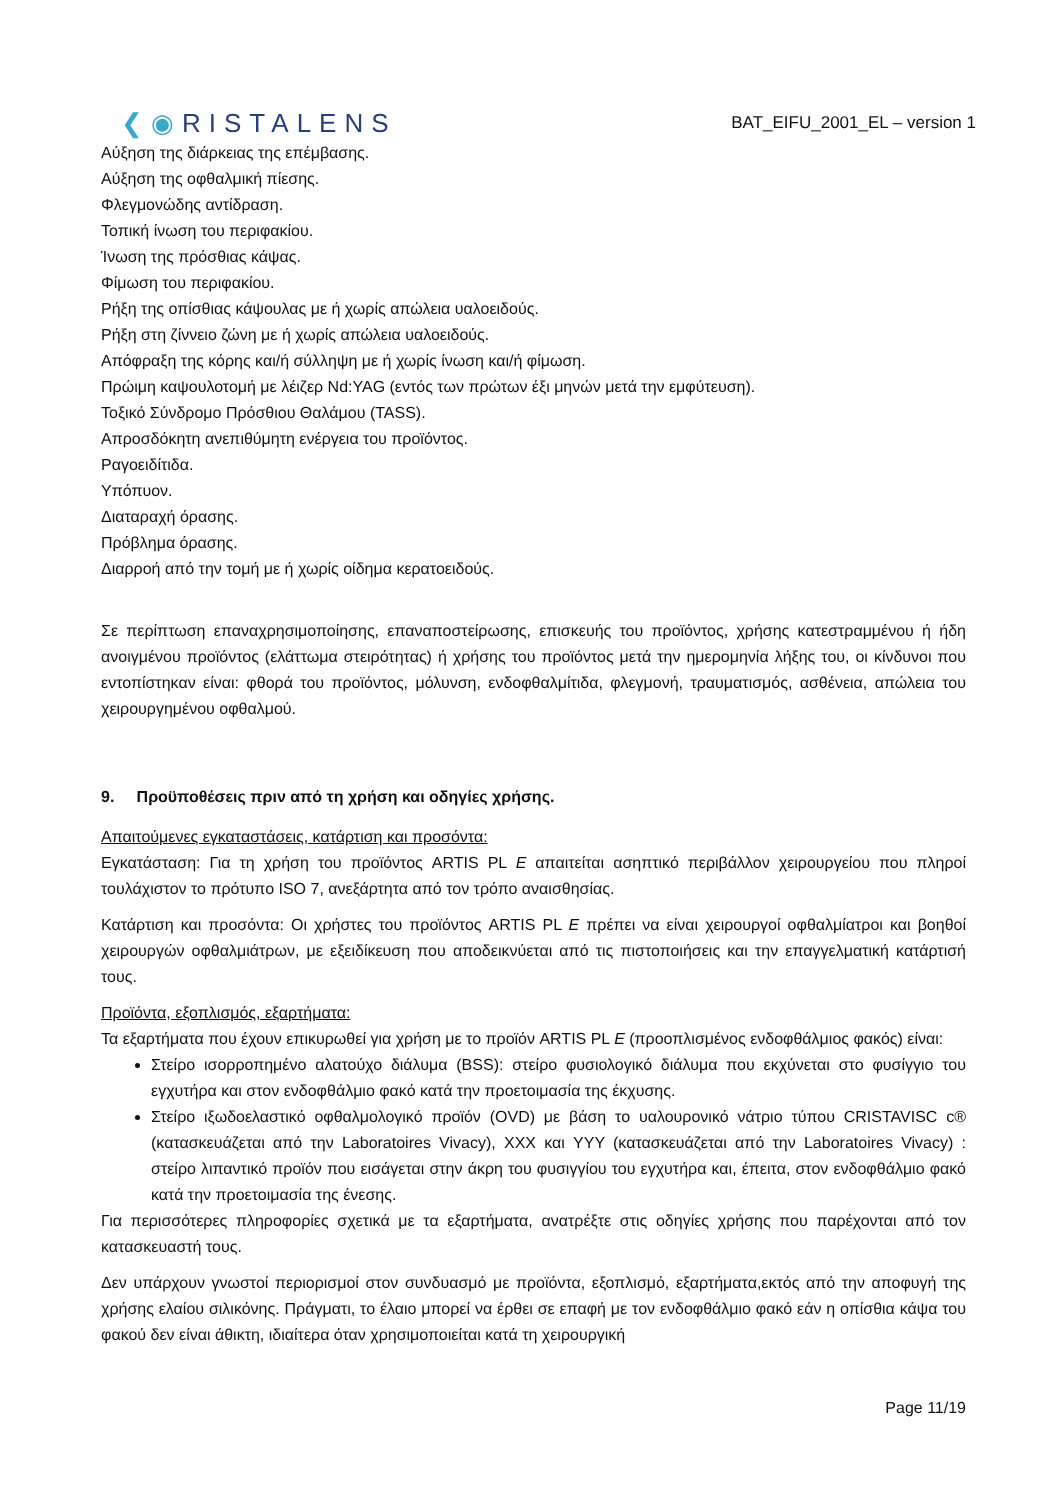❮◉RISTALENS
BAT_EIFU_2001_EL – version 1
Αύξηση της διάρκειας της επέμβασης.
Αύξηση της οφθαλμική πίεσης.
Φλεγμονώδης αντίδραση.
Τοπική ίνωση του περιφακίου.
Ίνωση της πρόσθιας κάψας.
Φίμωση του περιφακίου.
Ρήξη της οπίσθιας κάψουλας με ή χωρίς απώλεια υαλοειδούς.
Ρήξη στη ζίννειο ζώνη με ή χωρίς απώλεια υαλοειδούς.
Απόφραξη της κόρης και/ή σύλληψη με ή χωρίς ίνωση και/ή φίμωση.
Πρώιμη καψουλοτομή με λέιζερ Nd:YAG (εντός των πρώτων έξι μηνών μετά την εμφύτευση).
Τοξικό Σύνδρομο Πρόσθιου Θαλάμου (TASS).
Απροσδόκητη ανεπιθύμητη ενέργεια του προϊόντος.
Ραγοειδίτιδα.
Υπόπυον.
Διαταραχή όρασης.
Πρόβλημα όρασης.
Διαρροή από την τομή με ή χωρίς οίδημα κερατοειδούς.
Σε περίπτωση επαναχρησιμοποίησης, επαναποστείρωσης, επισκευής του προϊόντος, χρήσης κατεστραμμένου ή ήδη ανοιγμένου προϊόντος (ελάττωμα στειρότητας) ή χρήσης του προϊόντος μετά την ημερομηνία λήξης του, οι κίνδυνοι που εντοπίστηκαν είναι: φθορά του προϊόντος, μόλυνση, ενδοφθαλμίτιδα, φλεγμονή, τραυματισμός, ασθένεια, απώλεια του χειρουργημένου οφθαλμού.
9. Προϋποθέσεις πριν από τη χρήση και οδηγίες χρήσης.
Απαιτούμενες εγκαταστάσεις, κατάρτιση και προσόντα:
Εγκατάσταση: Για τη χρήση του προϊόντος ARTIS PL E απαιτείται ασηπτικό περιβάλλον χειρουργείου που πληροί τουλάχιστον το πρότυπο ISO 7, ανεξάρτητα από τον τρόπο αναισθησίας.
Κατάρτιση και προσόντα: Οι χρήστες του προϊόντος ARTIS PL E πρέπει να είναι χειρουργοί οφθαλμίατροι και βοηθοί χειρουργών οφθαλμιάτρων, με εξειδίκευση που αποδεικνύεται από τις πιστοποιήσεις και την επαγγελματική κατάρτισή τους.
Προϊόντα, εξοπλισμός, εξαρτήματα:
Τα εξαρτήματα που έχουν επικυρωθεί για χρήση με το προϊόν ARTIS PL E (προοπλισμένος ενδοφθάλμιος φακός) είναι:
Στείρο ισορροπημένο αλατούχο διάλυμα (BSS): στείρο φυσιολογικό διάλυμα που εκχύνεται στο φυσίγγιο του εγχυτήρα και στον ενδοφθάλμιο φακό κατά την προετοιμασία της έκχυσης.
Στείρο ιξωδοελαστικό οφθαλμολογικό προϊόν (OVD) με βάση το υαλουρονικό νάτριο τύπου CRISTAVISC c® (κατασκευάζεται από την Laboratoires Vivacy), XXX και YYY (κατασκευάζεται από την Laboratoires Vivacy) : στείρο λιπαντικό προϊόν που εισάγεται στην άκρη του φυσιγγίου του εγχυτήρα και, έπειτα, στον ενδοφθάλμιο φακό κατά την προετοιμασία της ένεσης.
Για περισσότερες πληροφορίες σχετικά με τα εξαρτήματα, ανατρέξτε στις οδηγίες χρήσης που παρέχονται από τον κατασκευαστή τους.
Δεν υπάρχουν γνωστοί περιορισμοί στον συνδυασμό με προϊόντα, εξοπλισμό, εξαρτήματα,εκτός από την αποφυγή της χρήσης ελαίου σιλικόνης. Πράγματι, το έλαιο μπορεί να έρθει σε επαφή με τον ενδοφθάλμιο φακό εάν η οπίσθια κάψα του φακού δεν είναι άθικτη, ιδιαίτερα όταν χρησιμοποιείται κατά τη χειρουργική
Page 11/19